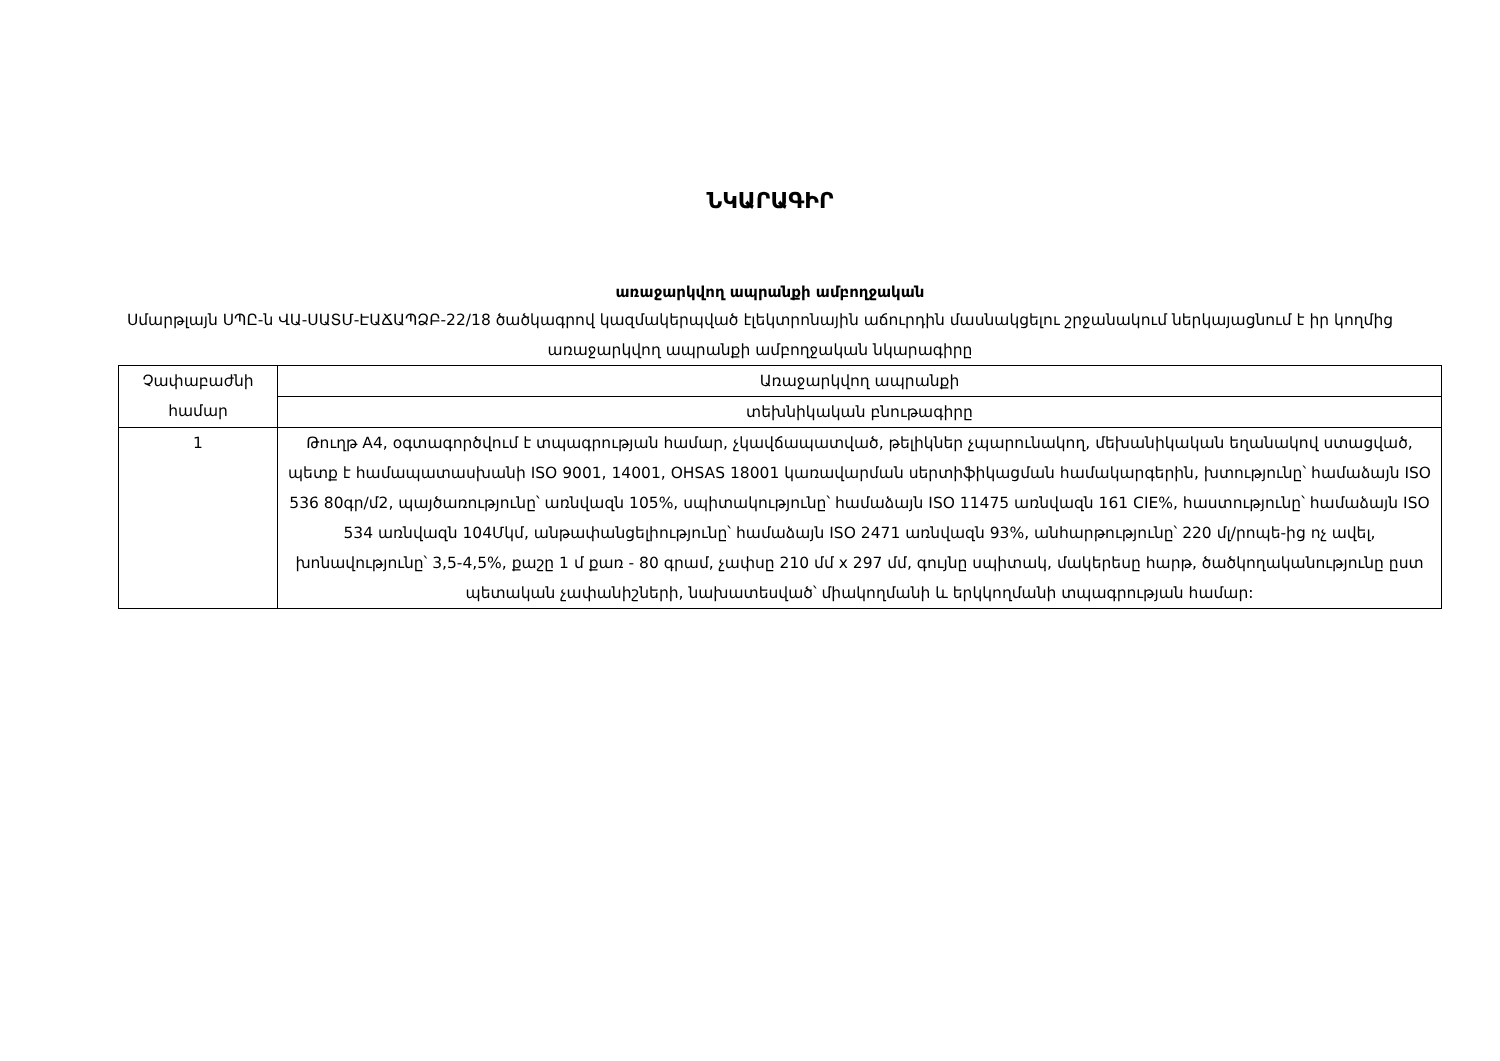ՆԿԱՐԱԳԻՐ
առաջարկվող ապրանքի ամբողջական
Սմարթլայն ՍՊԸ-ն ՎԱ-ՍԱՏՄ-ԷԱՃԱՊՁԲ-22/18 ծածկագրով կազմակերպված էլեկտրոնային աճուրդին մասնակցելու շրջանակում ներկայացնում է իր կողմից առաջարկվող ապրանքի ամբողջական նկարագիրը
| Չափաբաժնի համար | Առաջարկվող ապրանքի |
| --- | --- |
| | տեխնիկական բնութագիրը |
| 1 | Թուղթ A4, օգտագործվում է տպագրության համար, չկավճապատված, թելիկներ չպարունակող, մեխանիկական եղանակով ստացված, պետք է համապատասխանի ISO 9001, 14001, OHSAS 18001 կառավարման սերտիֆիկացման համակարգերին, խտությունը՝ համաձայն ISO 536 80գր/մ2, պայծառությունը՝ առնվազն 105%, սպիտակությունը՝ համաձայն ISO 11475 առնվազն 161 CIE%, հաստությունը՝ համաձայն ISO 534 առնվազն 104Մկմ, անթափանցելիությունը՝ համաձայն ISO 2471 առնվազն 93%, անհարթությունը՝ 220 մլ/րոպե-ից ոչ ավել, խոնավությունը՝ 3,5-4,5%, քաշը 1 մ քառ - 80 գրամ, չափսը 210 մմ x 297 մմ, գույնը սպիտակ, մակերեսը հարթ, ծածկողականությունը ըստ պետական չափանիշների, նախատեսված՝ միակողմանի և երկկողմանի տպագրության համար: |